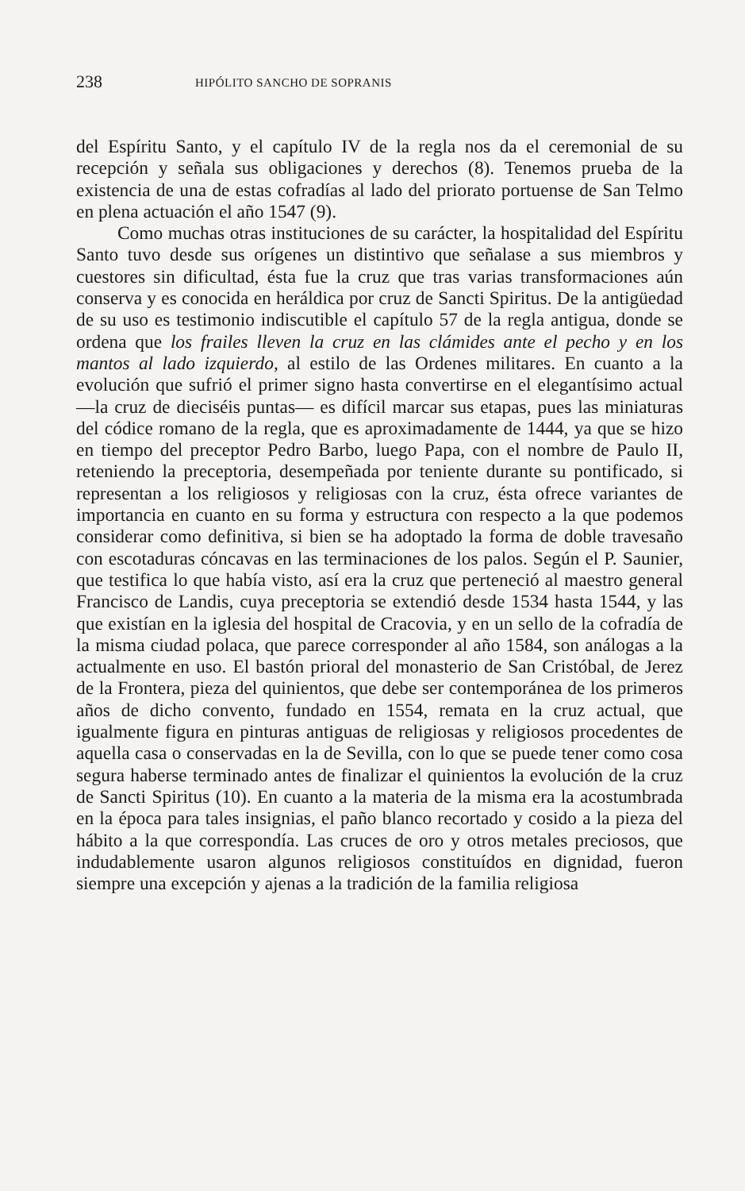238 HIPÓLITO SANCHO DE SOPRANIS
del Espíritu Santo, y el capítulo IV de la regla nos da el ceremonial de su recepción y señala sus obligaciones y derechos (8). Tenemos prueba de la existencia de una de estas cofradías al lado del priorato portuense de San Telmo en plena actuación el año 1547 (9).
Como muchas otras instituciones de su carácter, la hospitalidad del Espíritu Santo tuvo desde sus orígenes un distintivo que señalase a sus miembros y cuestores sin dificultad, ésta fue la cruz que tras varias transformaciones aún conserva y es conocida en heráldica por cruz de Sancti Spiritus. De la antigüedad de su uso es testimonio indiscutible el capítulo 57 de la regla antigua, donde se ordena que los frailes lleven la cruz en las clámides ante el pecho y en los mantos al lado izquierdo, al estilo de las Ordenes militares. En cuanto a la evolución que sufrió el primer signo hasta convertirse en el elegantísimo actual —la cruz de dieciséis puntas— es difícil marcar sus etapas, pues las miniaturas del códice romano de la regla, que es aproximadamente de 1444, ya que se hizo en tiempo del preceptor Pedro Barbo, luego Papa, con el nombre de Paulo II, reteniendo la preceptoria, desempeñada por teniente durante su pontificado, si representan a los religiosos y religiosas con la cruz, ésta ofrece variantes de importancia en cuanto en su forma y estructura con respecto a la que podemos considerar como definitiva, si bien se ha adoptado la forma de doble travesaño con escotaduras cóncavas en las terminaciones de los palos. Según el P. Saunier, que testifica lo que había visto, así era la cruz que perteneció al maestro general Francisco de Landis, cuya preceptoria se extendió desde 1534 hasta 1544, y las que existían en la iglesia del hospital de Cracovia, y en un sello de la cofradía de la misma ciudad polaca, que parece corresponder al año 1584, son análogas a la actualmente en uso. El bastón prioral del monasterio de San Cristóbal, de Jerez de la Frontera, pieza del quinientos, que debe ser contemporánea de los primeros años de dicho convento, fundado en 1554, remata en la cruz actual, que igualmente figura en pinturas antiguas de religiosas y religiosos procedentes de aquella casa o conservadas en la de Sevilla, con lo que se puede tener como cosa segura haberse terminado antes de finalizar el quinientos la evolución de la cruz de Sancti Spiritus (10). En cuanto a la materia de la misma era la acostumbrada en la época para tales insignias, el paño blanco recortado y cosido a la pieza del hábito a la que correspondía. Las cruces de oro y otros metales preciosos, que indudablemente usaron algunos religiosos constituídos en dignidad, fueron siempre una excepción y ajenas a la tradición de la familia religiosa